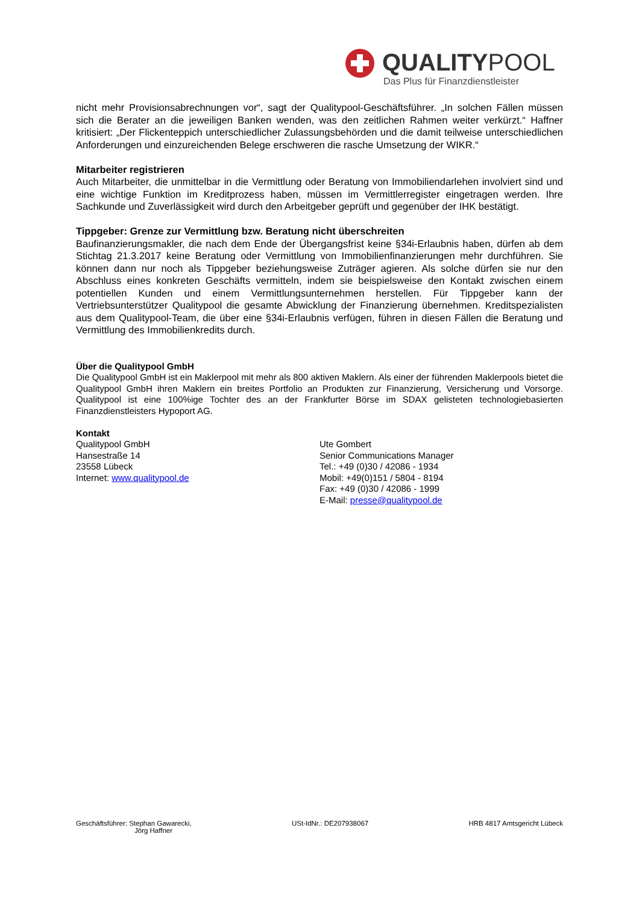QUALITYPOOL
Das Plus für Finanzdienstleister
nicht mehr Provisionsabrechnungen vor“, sagt der Qualitypool-Geschäftsführer. „In solchen Fällen müssen sich die Berater an die jeweiligen Banken wenden, was den zeitlichen Rahmen weiter verkürzt.“ Haffner kritisiert: „Der Flickenteppich unterschiedlicher Zulassungsbehörden und die damit teilweise unterschiedlichen Anforderungen und einzureichenden Belege erschweren die rasche Umsetzung der WIKR.“
Mitarbeiter registrieren
Auch Mitarbeiter, die unmittelbar in die Vermittlung oder Beratung von Immobiliendarlehen involviert sind und eine wichtige Funktion im Kreditprozess haben, müssen im Vermittlerregister eingetragen werden. Ihre Sachkunde und Zuverlässigkeit wird durch den Arbeitgeber geprüft und gegenüber der IHK bestätigt.
Tippgeber: Grenze zur Vermittlung bzw. Beratung nicht überschreiten
Baufinanzierungsmakler, die nach dem Ende der Übergangsfrist keine §34i-Erlaubnis haben, dürfen ab dem Stichtag 21.3.2017 keine Beratung oder Vermittlung von Immobilienfinanzierungen mehr durchführen. Sie können dann nur noch als Tippgeber beziehungsweise Zuträger agieren. Als solche dürfen sie nur den Abschluss eines konkreten Geschäfts vermitteln, indem sie beispielsweise den Kontakt zwischen einem potentiellen Kunden und einem Vermittlungsunternehmen herstellen. Für Tippgeber kann der Vertriebsunterstützer Qualitypool die gesamte Abwicklung der Finanzierung übernehmen. Kreditspezialisten aus dem Qualitypool-Team, die über eine §34i-Erlaubnis verfügen, führen in diesen Fällen die Beratung und Vermittlung des Immobilienkredits durch.
Über die Qualitypool GmbH
Die Qualitypool GmbH ist ein Maklerpool mit mehr als 800 aktiven Maklern. Als einer der führenden Maklerpools bietet die Qualitypool GmbH ihren Maklern ein breites Portfolio an Produkten zur Finanzierung, Versicherung und Vorsorge. Qualitypool ist eine 100%ige Tochter des an der Frankfurter Börse im SDAX gelisteten technologiebasierten Finanzdienstleisters Hypoport AG.
Kontakt
Qualitypool GmbH
Hansestraße 14
23558 Lübeck
Internet: www.qualitypool.de
Ute Gombert
Senior Communications Manager
Tel.: +49 (0)30 / 42086 - 1934
Mobil: +49(0)151 / 5804 - 8194
Fax: +49 (0)30 / 42086 - 1999
E-Mail: presse@qualitypool.de
Geschäftsführer: Stephan Gawarecki,
Jörg Haffner
USt-IdNr.: DE207938067 HRB 4817 Amtsgericht Lübeck